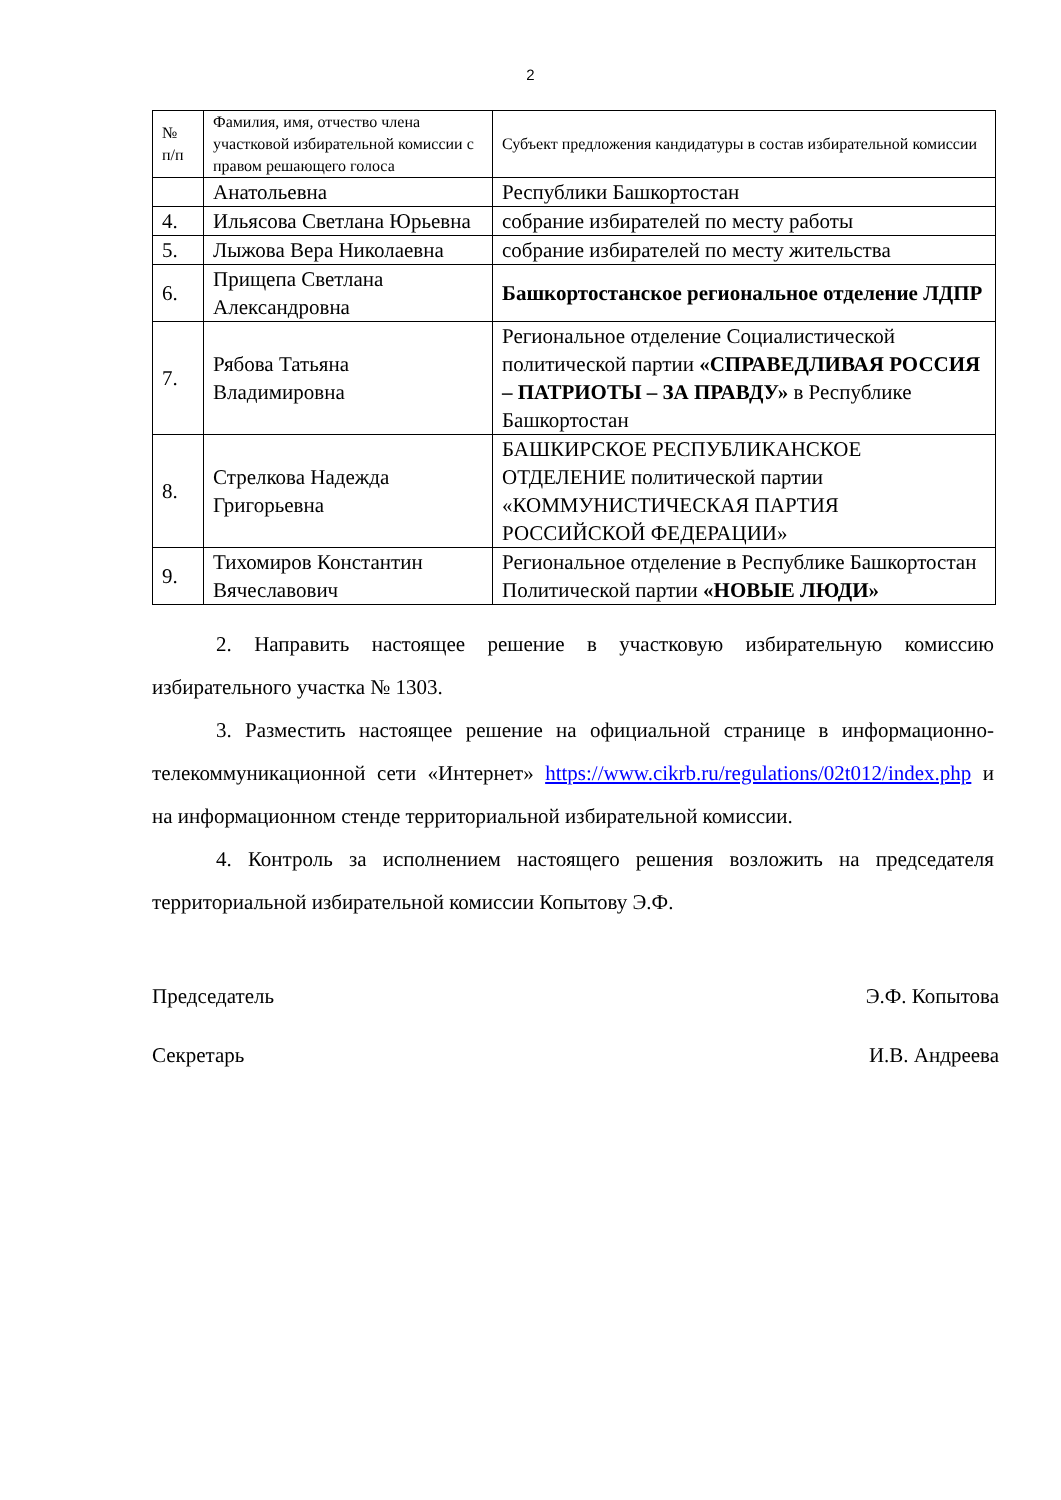2
| № п/п | Фамилия, имя, отчество члена участковой избирательной комиссии с правом решающего голоса | Субъект предложения кандидатуры в состав избирательной комиссии |
| --- | --- | --- |
| | Анатольевна | Республики Башкортостан |
| 4. | Ильясова Светлана Юрьевна | собрание избирателей по месту работы |
| 5. | Лыжова Вера Николаевна | собрание избирателей по месту жительства |
| 6. | Прищепа Светлана Александровна | Башкортостанское региональное отделение ЛДПР |
| 7. | Рябова Татьяна Владимировна | Региональное отделение Социалистической политической партии «СПРАВЕДЛИВАЯ РОССИЯ – ПАТРИОТЫ – ЗА ПРАВДУ» в Республике Башкортостан |
| 8. | Стрелкова Надежда Григорьевна | БАШКИРСКОЕ РЕСПУБЛИКАНСКОЕ ОТДЕЛЕНИЕ политической партии «КОММУНИСТИЧЕСКАЯ ПАРТИЯ РОССИЙСКОЙ ФЕДЕРАЦИИ» |
| 9. | Тихомиров Константин Вячеславович | Региональное отделение в Республике Башкортостан Политической партии «НОВЫЕ ЛЮДИ» |
2. Направить настоящее решение в участковую избирательную комиссию избирательного участка № 1303.
3. Разместить настоящее решение на официальной странице в информационно-телекоммуникационной сети «Интернет» https://www.cikrb.ru/regulations/02t012/index.php и на информационном стенде территориальной избирательной комиссии.
4. Контроль за исполнением настоящего решения возложить на председателя территориальной избирательной комиссии Копытову Э.Ф.
Председатель Э.Ф. Копытова
Секретарь И.В. Андреева